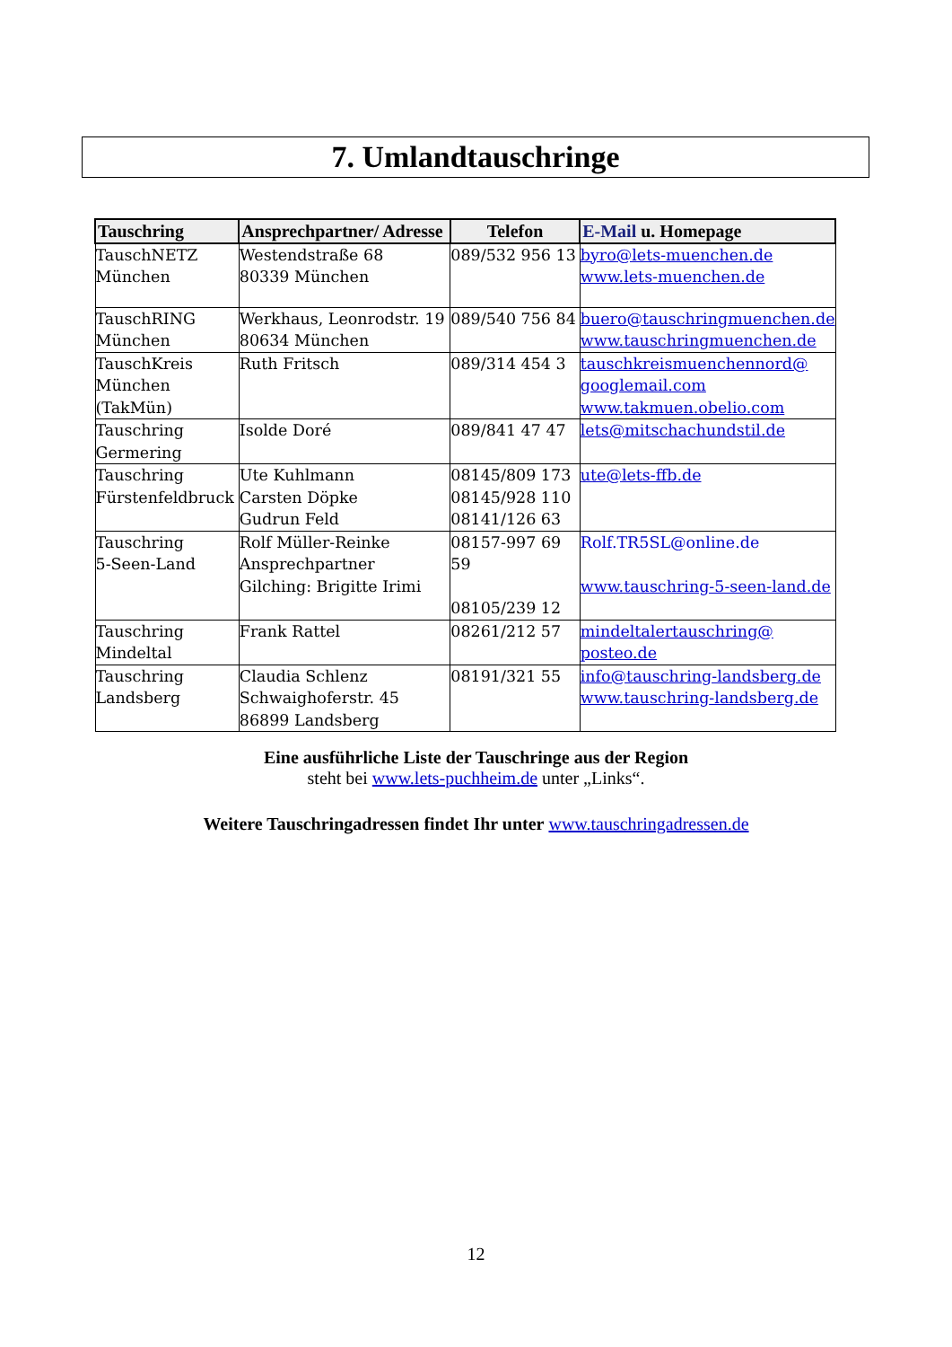7. Umlandtauschringe
| Tauschring | Ansprechpartner/ Adresse | Telefon | E-Mail u. Homepage |
| --- | --- | --- | --- |
| TauschNETZ München | Westendstraße 68 80339 München | 089/532 956 13 | byro@lets-muenchen.de www.lets-muenchen.de |
| TauschRING München | Werkhaus, Leonrodstr. 19 80634 München | 089/540 756 84 | buero@tauschringmuenchen.de www.tauschringmuenchen.de |
| TauschKreis München (TakMün) | Ruth Fritsch | 089/314 454 3 | tauschkreismuenchennord@ googlemail.com www.takmuen.obelio.com |
| Tauschring Germering | Isolde Doré | 089/841 47 47 | lets@mitschachundstil.de |
| Tauschring Fürstenfeldbruck | Ute Kuhlmann Carsten Döpke Gudrun Feld | 08145/809 173 08145/928 110 08141/126 63 | ute@lets-ffb.de |
| Tauschring 5-Seen-Land | Rolf Müller-Reinke Ansprechpartner Gilching: Brigitte Irimi | 08157-997 69 59 08105/239 12 | Rolf.TR5SL@online.de www.tauschring-5-seen-land.de |
| Tauschring Mindeltal | Frank Rattel | 08261/212 57 | mindeltalertauschring@ posteo.de |
| Tauschring Landsberg | Claudia Schlenz Schwaighoferstr. 45 86899 Landsberg | 08191/321 55 | info@tauschring-landsberg.de www.tauschring-landsberg.de |
Eine ausführliche Liste der Tauschringe aus der Region
steht bei www.lets-puchheim.de unter „Links“.
Weitere Tauschringadressen findet Ihr unter www.tauschringadressen.de
12